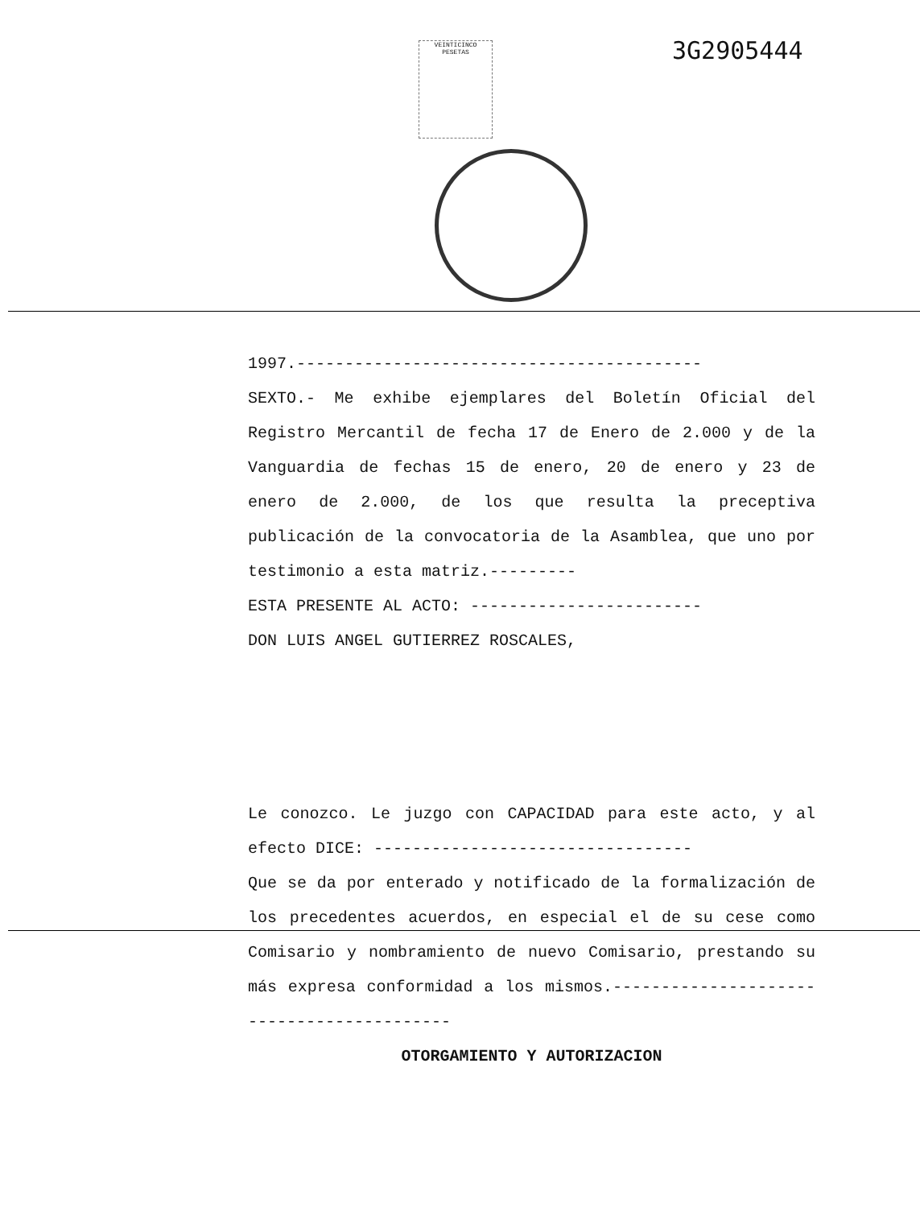3G2905444
VEINTICINCO PESETAS
1997.------------------------------------------
SEXTO.- Me exhibe ejemplares del Boletín Oficial del Registro Mercantil de fecha 17 de Enero de 2.000 y de la Vanguardia de fechas 15 de enero, 20 de enero y 23 de enero de 2.000, de los que resulta la preceptiva publicación de la convocatoria de la Asamblea, que uno por testimonio a esta matriz.---------
ESTA PRESENTE AL ACTO: ------------------------
DON LUIS ANGEL GUTIERREZ ROSCALES,
Le conozco. Le juzgo con CAPACIDAD para este acto, y al efecto DICE: ---------------------------------
Que se da por enterado y notificado de la formalización de los precedentes acuerdos, en especial el de su cese como Comisario y nombramiento de nuevo Comisario, prestando su más expresa conformidad a los mismos.------------------------------------------
OTORGAMIENTO Y AUTORIZACION